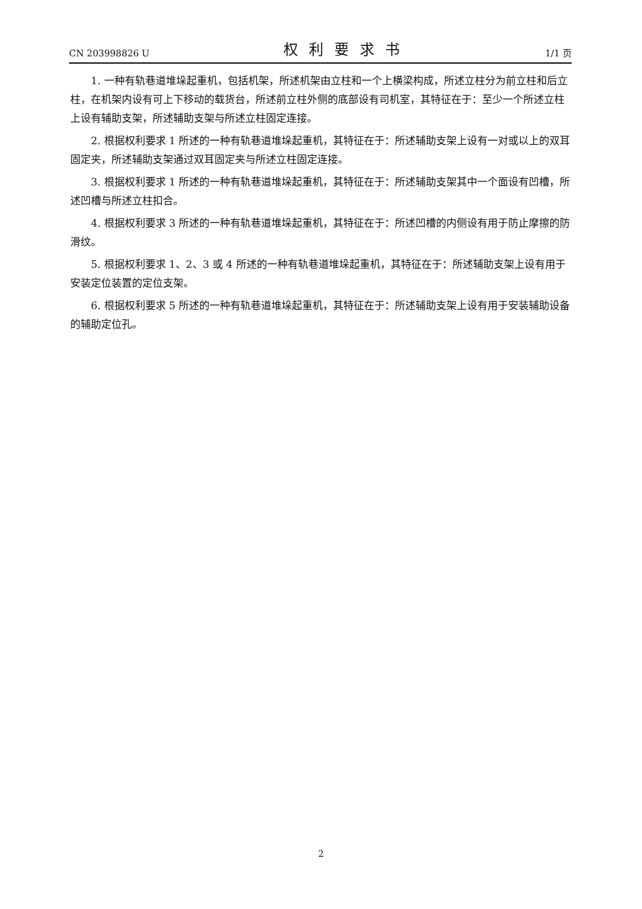CN 203998826 U 权利要求书 1/1 页
1. 一种有轨巷道堆垛起重机，包括机架，所述机架由立柱和一个上横梁构成，所述立柱分为前立柱和后立柱，在机架内设有可上下移动的载货台，所述前立柱外侧的底部设有司机室，其特征在于：至少一个所述立柱上设有辅助支架，所述辅助支架与所述立柱固定连接。
2. 根据权利要求 1 所述的一种有轨巷道堆垛起重机，其特征在于：所述辅助支架上设有一对或以上的双耳固定夹，所述辅助支架通过双耳固定夹与所述立柱固定连接。
3. 根据权利要求 1 所述的一种有轨巷道堆垛起重机，其特征在于：所述辅助支架其中一个面设有凹槽，所述凹槽与所述立柱扣合。
4. 根据权利要求 3 所述的一种有轨巷道堆垛起重机，其特征在于：所述凹槽的内侧设有用于防止摩擦的防滑纹。
5. 根据权利要求 1、2、3 或 4 所述的一种有轨巷道堆垛起重机，其特征在于：所述辅助支架上设有用于安装定位装置的定位支架。
6. 根据权利要求 5 所述的一种有轨巷道堆垛起重机，其特征在于：所述辅助支架上设有用于安装辅助设备的辅助定位孔。
2